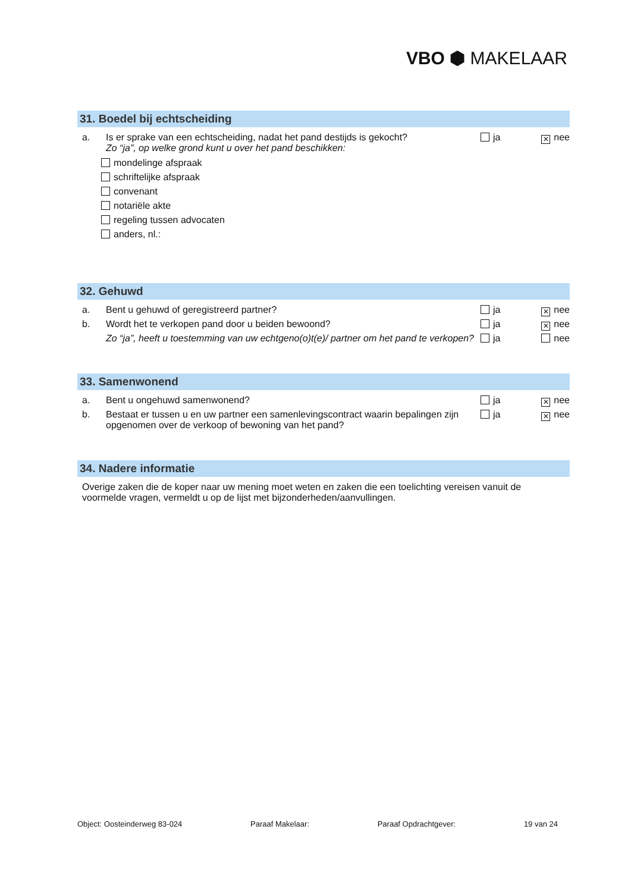VBO ⬢ MAKELAAR
31. Boedel bij echtscheiding
a. Is er sprake van een echtscheiding, nadat het pand destijds is gekocht?
Zo “ja”, op welke grond kunt u over het pand beschikken:
ja ✕ nee
mondelinge afspraak
schriftelijke afspraak
convenant
notariële akte
regeling tussen advocaten
anders, nl.:
32. Gehuwd
a. Bent u gehuwd of geregistreerd partner?
ja ✕ nee
b. Wordt het te verkopen pand door u beiden bewoond?
ja ✕ nee
Zo “ja”, heeft u toestemming van uw echtgeno(o)t(e)/ partner om het pand te verkopen?
ja nee
33. Samenwonend
a. Bent u ongehuwd samenwonend? ja ✕ nee
b. Bestaat er tussen u en uw partner een samenlevingscontract waarin bepalingen zijn opgenomen over de verkoop of bewoning van het pand?
ja ✕ nee
34. Nadere informatie
Overige zaken die de koper naar uw mening moet weten en zaken die een toelichting vereisen vanuit de voormelde vragen, vermeldt u op de lijst met bijzonderheden/aanvullingen.
Object: Oosteinderweg 83-024 Paraaf Makelaar: Paraaf Opdrachtgever: 19 van 24